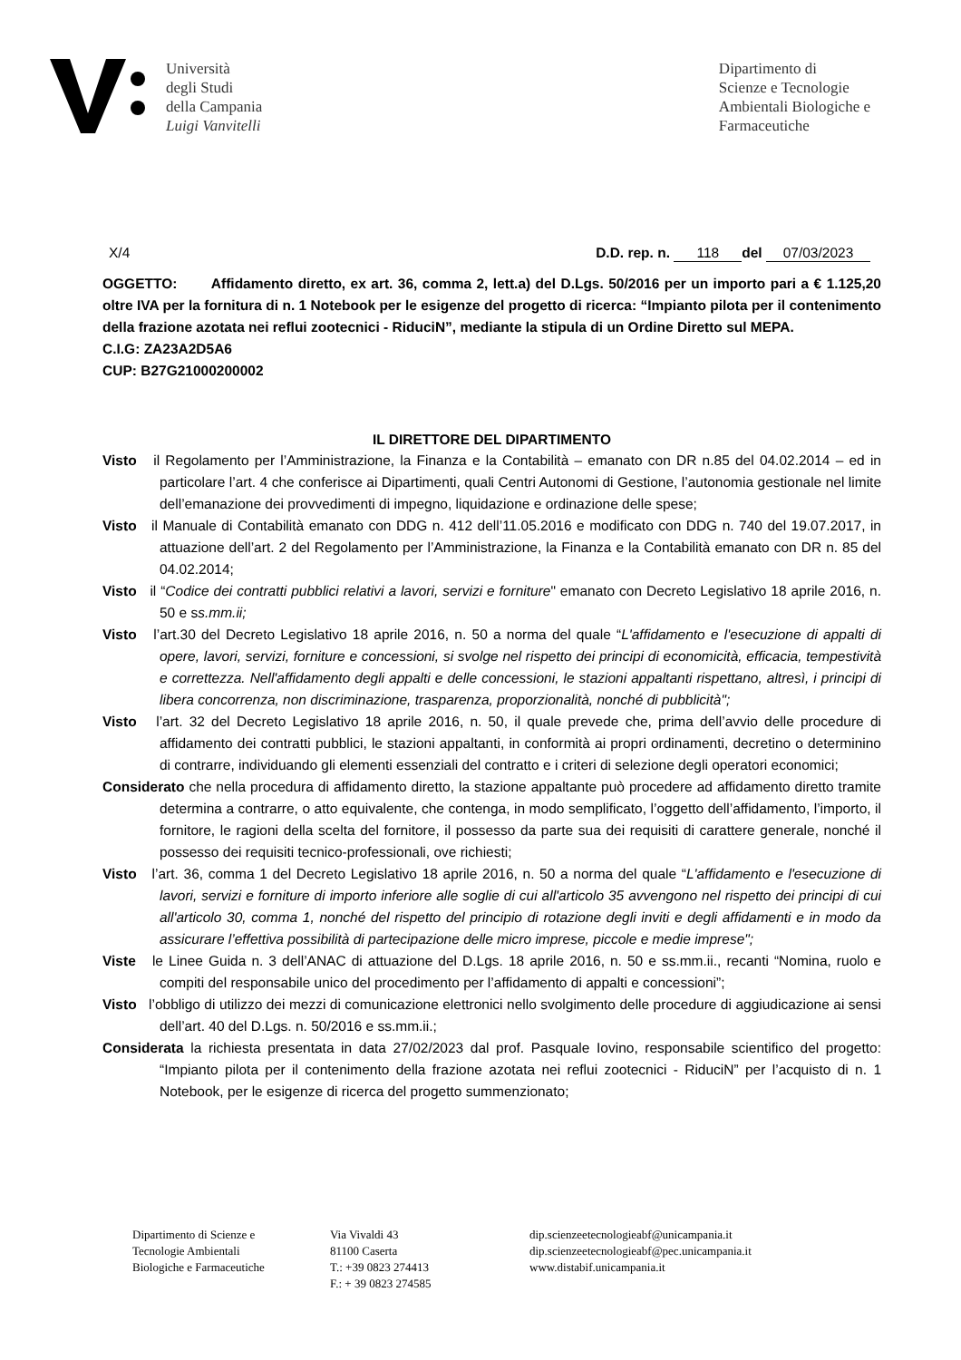Università
degli Studi
della Campania
Luigi Vanvitelli
Dipartimento di
Scienze e Tecnologie
Ambientali Biologiche e
Farmaceutiche
X/4 D.D. rep. n. 118 del 07/03/2023
OGGETTO: Affidamento diretto, ex art. 36, comma 2, lett.a) del D.Lgs. 50/2016 per un importo pari a € 1.125,20 oltre IVA per la fornitura di n. 1 Notebook per le esigenze del progetto di ricerca: “Impianto pilota per il contenimento della frazione azotata nei reflui zootecnici - RiduciN”, mediante la stipula di un Ordine Diretto sul MEPA.
C.I.G: ZA23A2D5A6
CUP: B27G21000200002
IL DIRETTORE DEL DIPARTIMENTO
Visto il Regolamento per l’Amministrazione, la Finanza e la Contabilità – emanato con DR n.85 del 04.02.2014 – ed in particolare l’art. 4 che conferisce ai Dipartimenti, quali Centri Autonomi di Gestione, l’autonomia gestionale nel limite dell’emanazione dei provvedimenti di impegno, liquidazione e ordinazione delle spese;
Visto il Manuale di Contabilità emanato con DDG n. 412 dell’11.05.2016 e modificato con DDG n. 740 del 19.07.2017, in attuazione dell’art. 2 del Regolamento per l’Amministrazione, la Finanza e la Contabilità emanato con DR n. 85 del 04.02.2014;
Visto il “Codice dei contratti pubblici relativi a lavori, servizi e forniture" emanato con Decreto Legislativo 18 aprile 2016, n. 50 e ss.mm.ii;
Visto l’art.30 del Decreto Legislativo 18 aprile 2016, n. 50 a norma del quale “L'affidamento e l'esecuzione di appalti di opere, lavori, servizi, forniture e concessioni, si svolge nel rispetto dei principi di economicità, efficacia, tempestività e correttezza. Nell'affidamento degli appalti e delle concessioni, le stazioni appaltanti rispettano, altresì, i principi di libera concorrenza, non discriminazione, trasparenza, proporzionalità, nonché di pubblicità";
Visto l’art. 32 del Decreto Legislativo 18 aprile 2016, n. 50, il quale prevede che, prima dell’avvio delle procedure di affidamento dei contratti pubblici, le stazioni appaltanti, in conformità ai propri ordinamenti, decretino o determinino di contrarre, individuando gli elementi essenziali del contratto e i criteri di selezione degli operatori economici;
Considerato che nella procedura di affidamento diretto, la stazione appaltante può procedere ad affidamento diretto tramite determina a contrarre, o atto equivalente, che contenga, in modo semplificato, l’oggetto dell’affidamento, l’importo, il fornitore, le ragioni della scelta del fornitore, il possesso da parte sua dei requisiti di carattere generale, nonché il possesso dei requisiti tecnico-professionali, ove richiesti;
Visto l’art. 36, comma 1 del Decreto Legislativo 18 aprile 2016, n. 50 a norma del quale “L'affidamento e l'esecuzione di lavori, servizi e forniture di importo inferiore alle soglie di cui all'articolo 35 avvengono nel rispetto dei principi di cui all'articolo 30, comma 1, nonché del rispetto del principio di rotazione degli inviti e degli affidamenti e in modo da assicurare l’effettiva possibilità di partecipazione delle micro imprese, piccole e medie imprese";
Viste le Linee Guida n. 3 dell’ANAC di attuazione del D.Lgs. 18 aprile 2016, n. 50 e ss.mm.ii., recanti “Nomina, ruolo e compiti del responsabile unico del procedimento per l’affidamento di appalti e concessioni”;
Visto l’obbligo di utilizzo dei mezzi di comunicazione elettronici nello svolgimento delle procedure di aggiudicazione ai sensi dell’art. 40 del D.Lgs. n. 50/2016 e ss.mm.ii.;
Considerata la richiesta presentata in data 27/02/2023 dal prof. Pasquale Iovino, responsabile scientifico del progetto: “Impianto pilota per il contenimento della frazione azotata nei reflui zootecnici - RiduciN” per l’acquisto di n. 1 Notebook, per le esigenze di ricerca del progetto summenzionato;
Dipartimento di Scienze e
Tecnologie Ambientali
Biologiche e Farmaceutiche
Via Vivaldi 43
81100 Caserta
T.: +39 0823 274413
F.: + 39 0823 274585
dip.scienzeetecnologieabf@unicampania.it
dip.scienzeetecnologieabf@pec.unicampania.it
www.distabif.unicampania.it